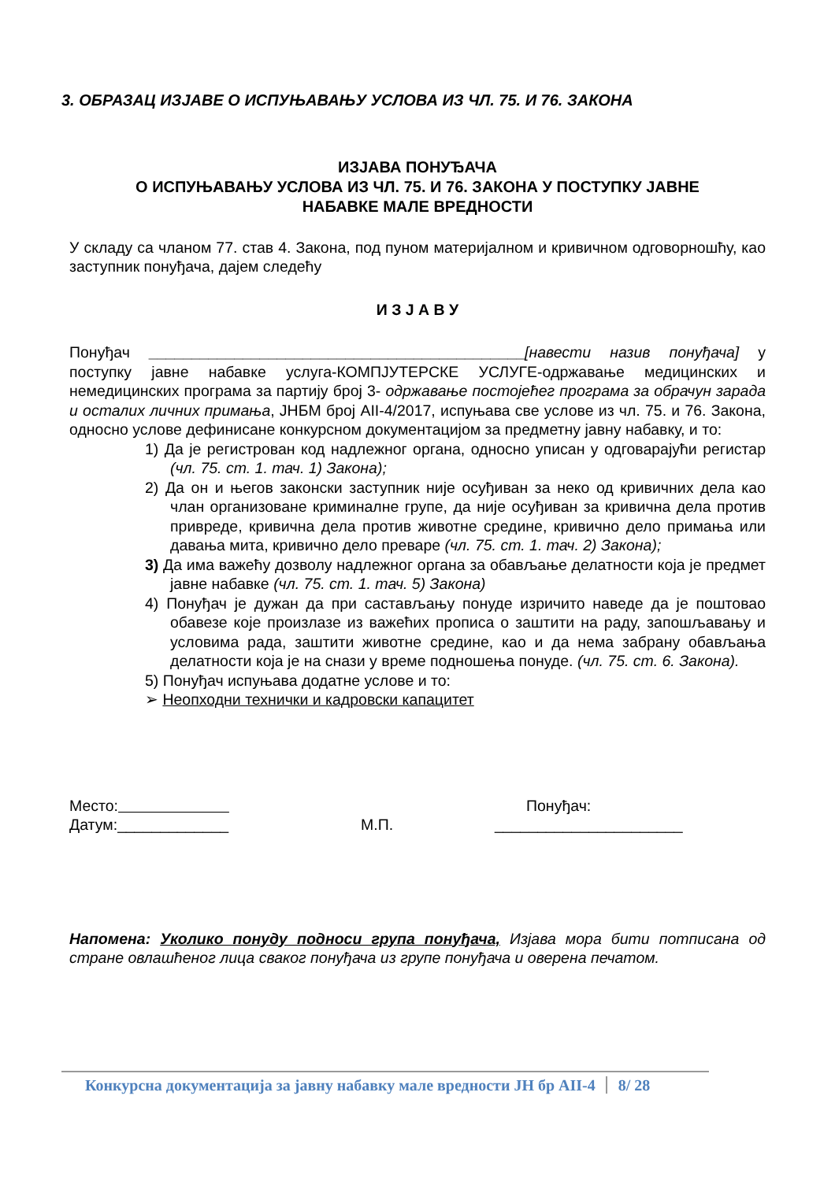3. ОБРАЗАЦ ИЗЈАВЕ О ИСПУЊАВАЊУ УСЛОВА ИЗ ЧЛ. 75. И 76. ЗАКОНА
ИЗЈАВА ПОНУЂАЧА
О ИСПУЊАВАЊУ УСЛОВА ИЗ ЧЛ. 75. И 76. ЗАКОНА У ПОСТУПКУ ЈАВНЕ
НАБАВКЕ МАЛЕ ВРЕДНОСТИ
У складу са чланом 77. став 4. Закона, под пуном материјалном и кривичном одговорношћу, као заступник понуђача, дајем следећу
И З Ј А В У
Понуђач ____________________________________________[навести назив понуђача] у поступку јавне набавке услуга-КОМПЈУТЕРСКЕ УСЛУГЕ-одржавање медицинских и немедицинских програма за партију број 3- одржавање постојећег програма за обрачун зарада и осталих личних примања, ЈНБМ број АII-4/2017, испуњава све услове из чл. 75. и 76. Закона, односно услове дефинисане конкурсном документацијом за предметну јавну набавку, и то:
1) Да је регистрован код надлежног органа, односно уписан у одговарајући регистар (чл. 75. ст. 1. тач. 1) Закона);
2) Да он и његов законски заступник није осуђиван за неко од кривичних дела као члан организоване криминалне групе, да није осуђиван за кривична дела против привреде, кривична дела против животне средине, кривично дело примања или давања мита, кривично дело преваре (чл. 75. ст. 1. тач. 2) Закона);
3) Да има важећу дозволу надлежног органа за обављање делатности која је предмет јавне набавке (чл. 75. ст. 1. тач. 5) Закона)
4) Понуђач је дужан да при састављању понуде изричито наведе да је поштовао обавезе које произлазе из важећих прописа о заштити на раду, запошљавању и условима рада, заштити животне средине, као и да нема забрану обављања делатности која је на снази у време подношења понуде. (чл. 75. ст. 6. Закона).
5) Понуђач испуњава додатне услове и то:
➢ Неопходни технички и кадровски капацитет
Место:
Датум:_____________
М.П. Понуђач:
______________________
Напомена: Уколико понуду подноси група понуђача, Изјава мора бити потписана од стране овлашћеног лица сваког понуђача из групе понуђача и оверена печатом.
Конкурсна документација за јавну набавку мале вредности ЈН бр АII-4 8/ 28